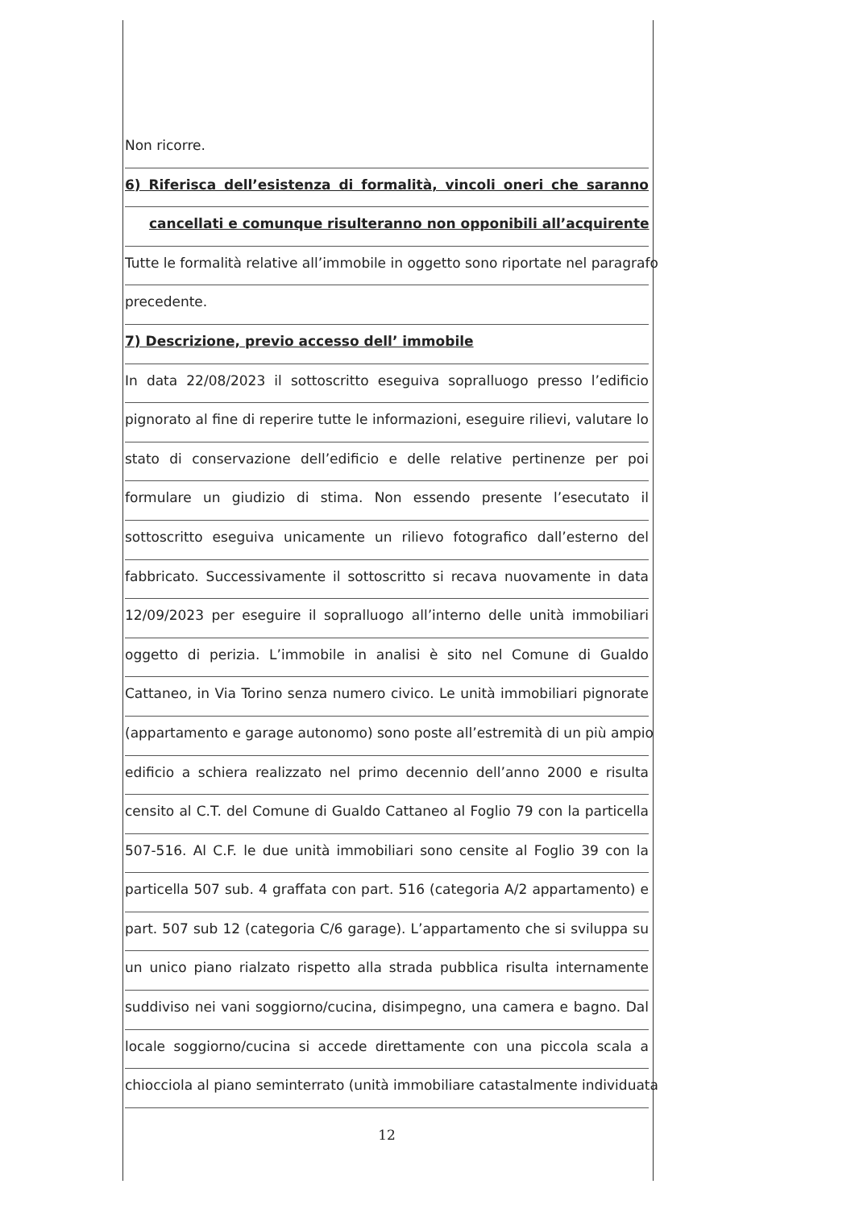Non ricorre.
6) Riferisca dell’esistenza di formalità, vincoli oneri che saranno
cancellati e comunque risulteranno non opponibili all’acquirente
Tutte le formalità relative all’immobile in oggetto sono riportate nel paragrafo
precedente.
7) Descrizione, previo accesso dell’ immobile
In data 22/08/2023 il sottoscritto eseguiva sopralluogo presso l’edificio
pignorato al fine di reperire tutte le informazioni, eseguire rilievi, valutare lo
stato di conservazione dell’edificio e delle relative pertinenze per poi
formulare un giudizio di stima. Non essendo presente l’esecutato il
sottoscritto eseguiva unicamente un rilievo fotografico dall’esterno del
fabbricato. Successivamente il sottoscritto si recava nuovamente in data
12/09/2023 per eseguire il sopralluogo all’interno delle unità immobiliari
oggetto di perizia. L’immobile in analisi è sito nel Comune di Gualdo
Cattaneo, in Via Torino senza numero civico. Le unità immobiliari pignorate
(appartamento e garage autonomo) sono poste all’estremità di un più ampio
edificio a schiera realizzato nel primo decennio dell’anno 2000 e risulta
censito al C.T. del Comune di Gualdo Cattaneo al Foglio 79 con la particella
507-516. Al C.F. le due unità immobiliari sono censite al Foglio 39 con la
particella 507 sub. 4 graffata con part. 516 (categoria A/2 appartamento) e
part. 507 sub 12 (categoria C/6 garage). L’appartamento che si sviluppa su
un unico piano rialzato rispetto alla strada pubblica risulta internamente
suddiviso nei vani soggiorno/cucina, disimpegno, una camera e bagno. Dal
locale soggiorno/cucina si accede direttamente con una piccola scala a
chiocciola al piano seminterrato (unità immobiliare catastalmente individuata
12